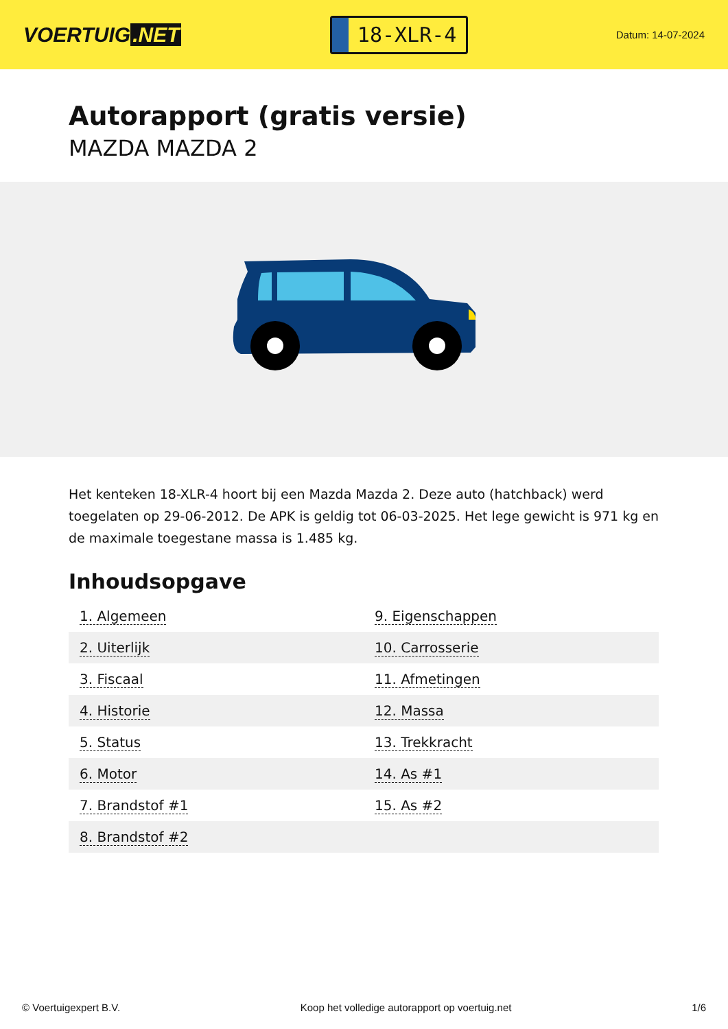VOERTUIG.NET
18-XLR-4
Datum: 14-07-2024
Autorapport (gratis versie)
MAZDA MAZDA 2
Het kenteken 18-XLR-4 hoort bij een Mazda Mazda 2. Deze auto (hatchback) werd toegelaten op 29-06-2012. De APK is geldig tot 06-03-2025. Het lege gewicht is 971 kg en de maximale toegestane massa is 1.485 kg.
Inhoudsopgave
| 1. Algemeen | 9. Eigenschappen |
| 2. Uiterlijk | 10. Carrosserie |
| 3. Fiscaal | 11. Afmetingen |
| 4. Historie | 12. Massa |
| 5. Status | 13. Trekkracht |
| 6. Motor | 14. As #1 |
| 7. Brandstof #1 | 15. As #2 |
| 8. Brandstof #2 | |
© Voertuigexpert B.V. Koop het volledige autorapport op voertuig.net 1/6